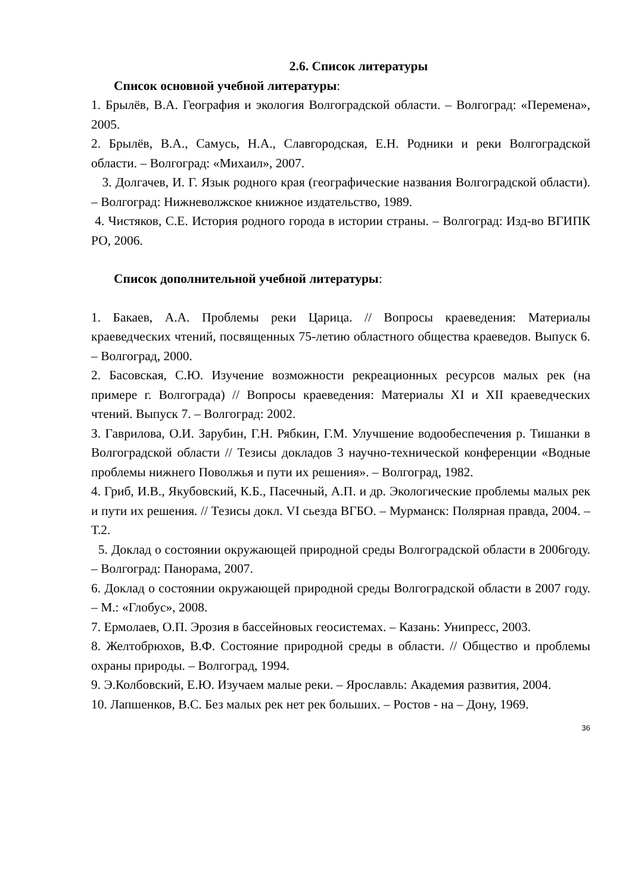2.6. Список литературы
Список основной учебной литературы:
1. Брылёв, В.А. География и экология Волгоградской области. – Волгоград: «Перемена», 2005.
2. Брылёв, В.А., Самусь, Н.А., Славгородская, Е.Н. Родники и реки Волгоградской области. – Волгоград: «Михаил», 2007.
3. Долгачев, И. Г. Язык родного края (географические названия Волгоградской области). – Волгоград: Нижневолжское книжное издательство, 1989.
4. Чистяков, С.Е. История родного города в истории страны. – Волгоград: Изд-во ВГИПК РО, 2006.
Список дополнительной учебной литературы:
1. Бакаев, А.А. Проблемы реки Царица. // Вопросы краеведения: Материалы краеведческих чтений, посвященных 75-летию областного общества краеведов. Выпуск 6. – Волгоград, 2000.
2. Басовская, С.Ю. Изучение возможности рекреационных ресурсов малых рек (на примере г. Волгограда) // Вопросы краеведения: Материалы XI и XII краеведческих чтений. Выпуск 7. – Волгоград: 2002.
З. Гаврилова, О.И. Зарубин, Г.Н. Рябкин, Г.М. Улучшение водообеспечения р. Тишанки в Волгоградской области // Тезисы докладов 3 научно-технической конференции «Водные проблемы нижнего Поволжья и пути их решения». – Волгоград, 1982.
4. Гриб, И.В., Якубовский, К.Б., Пасечный, А.П. и др. Экологические проблемы малых рек и пути их решения. // Тезисы докл. VI сьезда ВГБО. – Мурманск: Полярная правда, 2004. – Т.2.
5. Доклад о состоянии окружающей природной среды Волгоградской области в 2006году. – Волгоград: Панорама, 2007.
6. Доклад о состоянии окружающей природной среды Волгоградской области в 2007 году. – М.: «Глобус», 2008.
7. Ермолаев, О.П. Эрозия в бассейновых геосистемах. – Казань: Унипресс, 2003.
8. Желтобрюхов, В.Ф. Состояние природной среды в области. // Общество и проблемы охраны природы. – Волгоград, 1994.
9. Э.Колбовский, Е.Ю. Изучаем малые реки. – Ярославль: Академия развития, 2004.
10. Лапшенков, В.С. Без малых рек нет рек больших. – Ростов - на – Дону, 1969.
36